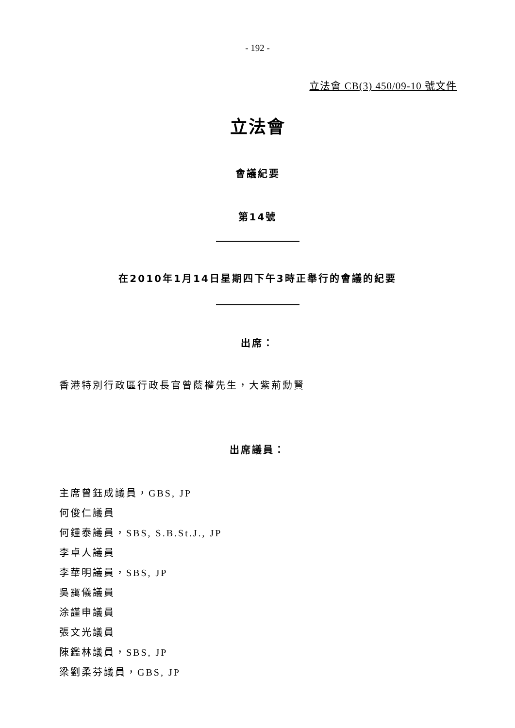- 192 -
立法會 CB(3) 450/09-10 號文件
立法會
會議紀要
第14號
在2010年1月14日星期四下午3時正舉行的會議的紀要
出席：
香港特別行政區行政長官曾蔭權先生，大紫荊勳賢
出席議員：
主席曾鈺成議員，GBS, JP
何俊仁議員
何鍾泰議員，SBS, S.B.St.J., JP
李卓人議員
李華明議員，SBS, JP
吳靄儀議員
涂謹申議員
張文光議員
陳鑑林議員，SBS, JP
梁劉柔芬議員，GBS, JP